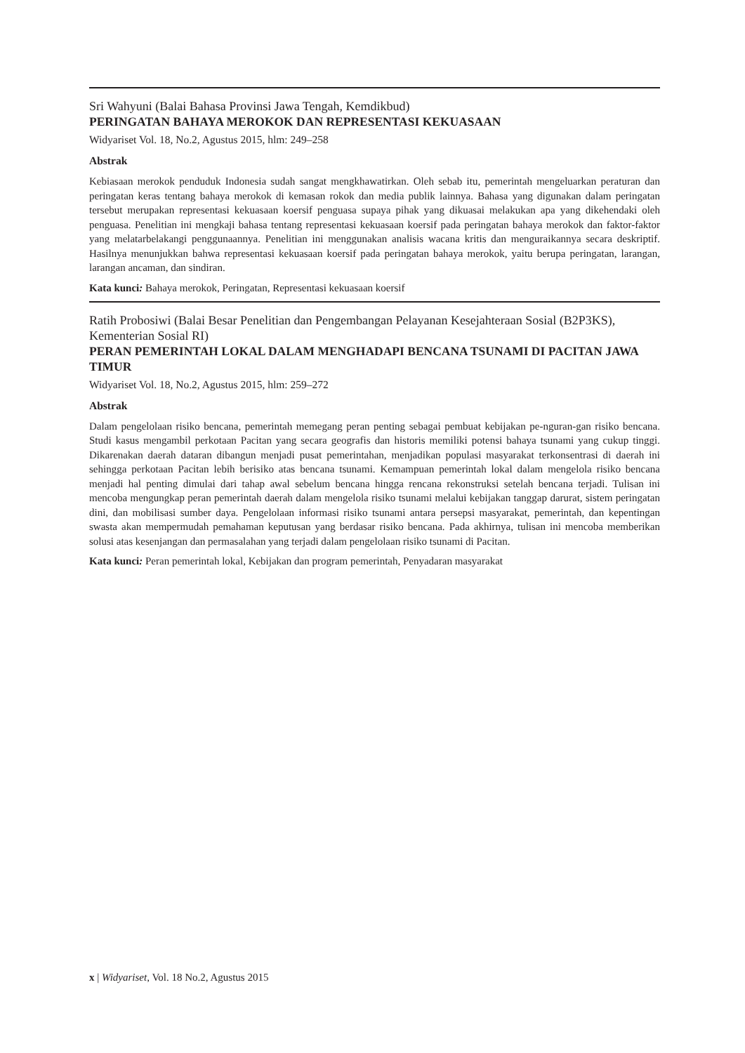Sri Wahyuni (Balai Bahasa Provinsi Jawa Tengah, Kemdikbud)
PERINGATAN BAHAYA MEROKOK DAN REPRESENTASI KEKUASAAN
Widyariset Vol. 18, No.2, Agustus 2015, hlm: 249–258
Abstrak
Kebiasaan merokok penduduk Indonesia sudah sangat mengkhawatirkan. Oleh sebab itu, pemerintah mengeluarkan peraturan dan peringatan keras tentang bahaya merokok di kemasan rokok dan media publik lainnya. Bahasa yang digunakan dalam peringatan tersebut merupakan representasi kekuasaan koersif penguasa supaya pihak yang dikuasai melakukan apa yang dikehendaki oleh penguasa. Penelitian ini mengkaji bahasa tentang representasi kekuasaan koersif pada peringatan bahaya merokok dan faktor-faktor yang melatarbelakangi penggunaannya. Penelitian ini menggunakan analisis wacana kritis dan menguraikannya secara deskriptif. Hasilnya menunjukkan bahwa representasi kekuasaan koersif pada peringatan bahaya merokok, yaitu berupa peringatan, larangan, larangan ancaman, dan sindiran.
Kata kunci: Bahaya merokok, Peringatan, Representasi kekuasaan koersif
Ratih Probosiwi (Balai Besar Penelitian dan Pengembangan Pelayanan Kesejahteraan Sosial (B2P3KS), Kementerian Sosial RI)
PERAN PEMERINTAH LOKAL DALAM MENGHADAPI BENCANA TSUNAMI DI PACITAN JAWA TIMUR
Widyariset Vol. 18, No.2, Agustus 2015, hlm: 259–272
Abstrak
Dalam pengelolaan risiko bencana, pemerintah memegang peran penting sebagai pembuat kebijakan pe-nguran-gan risiko bencana. Studi kasus mengambil perkotaan Pacitan yang secara geografis dan historis memiliki potensi bahaya tsunami yang cukup tinggi. Dikarenakan daerah dataran dibangun menjadi pusat pemerintahan, menjadikan populasi masyarakat terkonsentrasi di daerah ini sehingga perkotaan Pacitan lebih berisiko atas bencana tsunami. Kemampuan pemerintah lokal dalam mengelola risiko bencana menjadi hal penting dimulai dari tahap awal sebelum bencana hingga rencana rekonstruksi setelah bencana terjadi. Tulisan ini mencoba mengungkap peran pemerintah daerah dalam mengelola risiko tsunami melalui kebijakan tanggap darurat, sistem peringatan dini, dan mobilisasi sumber daya. Pengelolaan informasi risiko tsunami antara persepsi masyarakat, pemerintah, dan kepentingan swasta akan mempermudah pemahaman keputusan yang berdasar risiko bencana. Pada akhirnya, tulisan ini mencoba memberikan solusi atas kesenjangan dan permasalahan yang terjadi dalam pengelolaan risiko tsunami di Pacitan.
Kata kunci: Peran pemerintah lokal, Kebijakan dan program pemerintah, Penyadaran masyarakat
x | Widyariset, Vol. 18 No.2, Agustus 2015